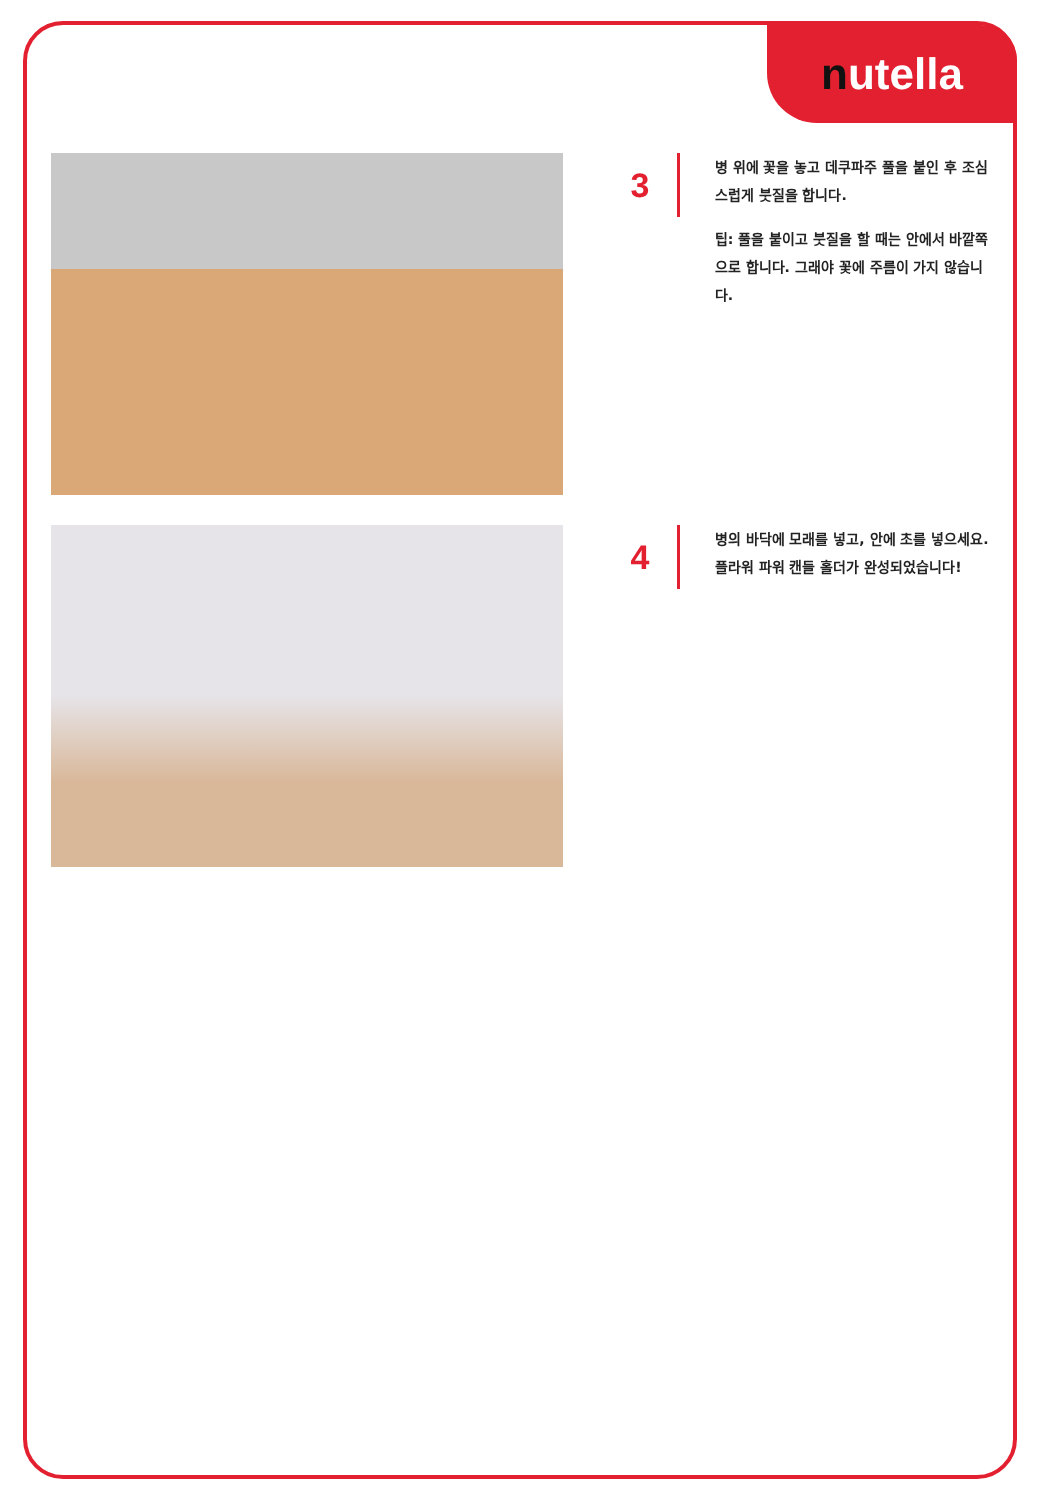nutella
3
병 위에 꽃을 놓고 데쿠파주 풀을 붙인 후 조심스럽게 붓질을 합니다.
팁: 풀을 붙이고 붓질을 할 때는 안에서 바깥쪽으로 합니다. 그래야 꽃에 주름이 가지 않습니다.
4
병의 바닥에 모래를 넣고, 안에 초를 넣으세요. 플라워 파워 캔들 홀더가 완성되었습니다!